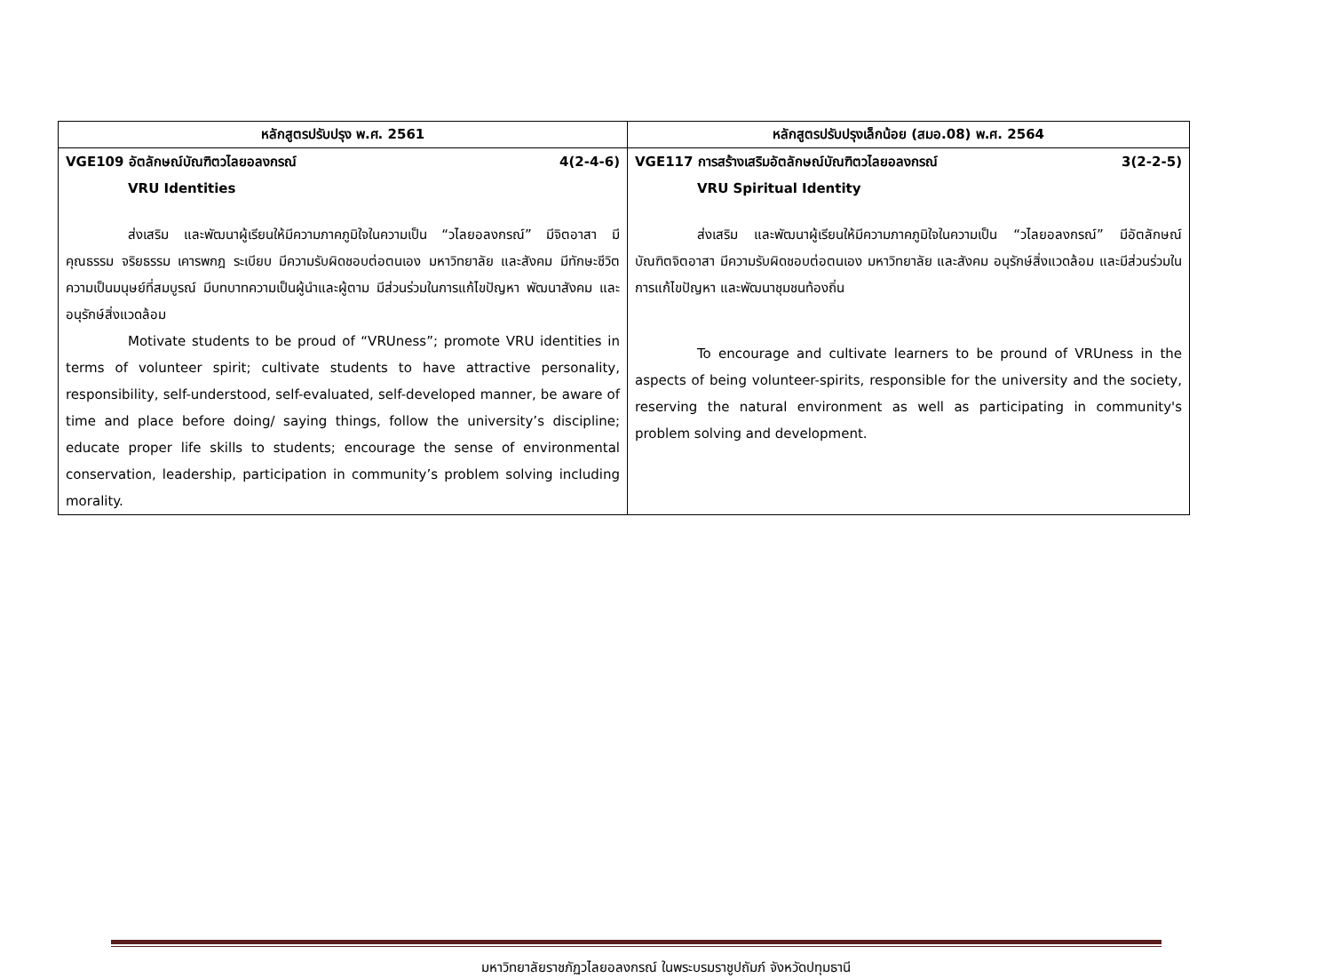| หลักสูตรปรับปรุง พ.ศ. 2561 | หลักสูตรปรับปรุงเล็กน้อย (สมอ.08) พ.ศ. 2564 |
| --- | --- |
| VGE109 อัตลักษณ์บัณฑิตวไลยอลงกรณ์ 4(2-4-6) VRU Identities ส่งเสริม และพัฒนาผู้เรียนให้มีความภาคภูมิใจในความเป็น “วไลยอลงกรณ์” มีจิตอาสา มีคุณธรรม จริยธรรม เคารพกฎ ระเบียบ มีความรับผิดชอบต่อตนเอง มหาวิทยาลัย และสังคม มีทักษะชีวิตความเป็นมนุษย์ที่สมบูรณ์ มีบทบาทความเป็นผู้นำและผู้ตาม มีส่วนร่วมในการแก้ไขปัญหา พัฒนาสังคม และอนุรักษ์สิ่งแวดล้อม Motivate students to be proud of “VRUness”; promote VRU identities in terms of volunteer spirit; cultivate students to have attractive personality, responsibility, self-understood, self-evaluated, self-developed manner, be aware of time and place before doing/ saying things, follow the university’s discipline; educate proper life skills to students; encourage the sense of environmental conservation, leadership, participation in community’s problem solving including morality. | VGE117 การสร้างเสริมอัตลักษณ์บัณฑิตวไลยอลงกรณ์ 3(2-2-5) VRU Spiritual Identity ส่งเสริม และพัฒนาผู้เรียนให้มีความภาคภูมิใจในความเป็น “วไลยอลงกรณ์” มีอัตลักษณ์บัณฑิตจิตอาสา มีความรับผิดชอบต่อตนเอง มหาวิทยาลัย และสังคม อนุรักษ์สิ่งแวดล้อม และมีส่วนร่วมในการแก้ไขปัญหา และพัฒนาชุมชนท้องถิ่น To encourage and cultivate learners to be pround of VRUness in the aspects of being volunteer-spirits, responsible for the university and the society, reserving the natural environment as well as participating in community's problem solving and development. |
มหาวิทยาลัยราชภัฏวไลยอลงกรณ์ ในพระบรมราชูปถัมภ์ จังหวัดปทุมธานี